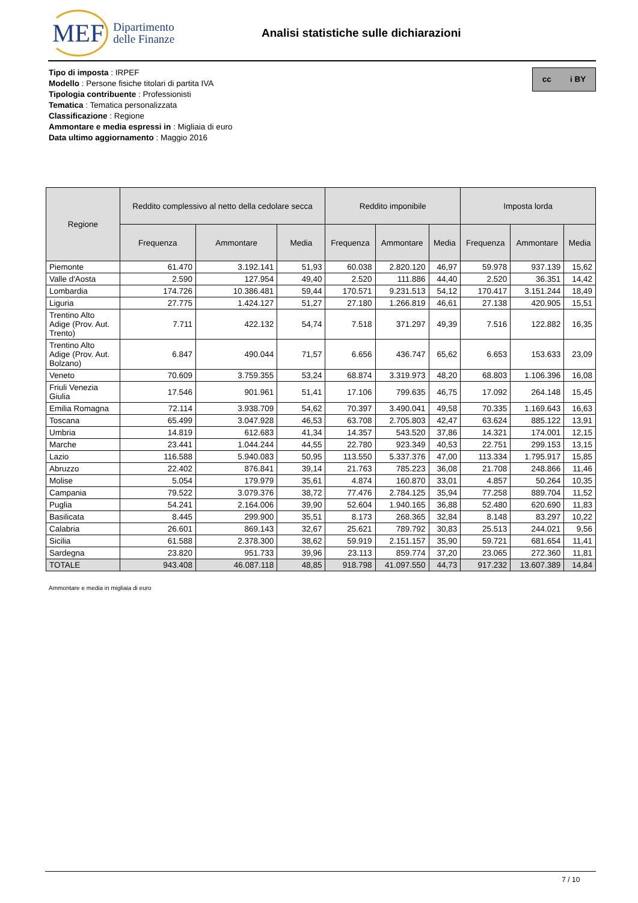MEF Dipartimento
delle Finanze
Analisi statistiche sulle dichiarazioni
Tipo di imposta : IRPEF
Modello : Persone fisiche titolari di partita IVA
Tipologia contribuente : Professionisti
Tematica : Tematica personalizzata
Classificazione : Regione
Ammontare e media espressi in : Migliaia di euro
Data ultimo aggiornamento : Maggio 2016
cc i BY
| Regione | Reddito complessivo al netto della cedolare secca | | | Reddito imponibile | | | Imposta lorda | | |
| --- | --- | --- | --- | --- | --- | --- | --- | --- | --- |
| | Frequenza | Ammontare | Media | Frequenza | Ammontare | Media | Frequenza | Ammontare | Media |
| Piemonte | 61.470 | 3.192.141 | 51,93 | 60.038 | 2.820.120 | 46,97 | 59.978 | 937.139 | 15,62 |
| Valle d'Aosta | 2.590 | 127.954 | 49,40 | 2.520 | 111.886 | 44,40 | 2.520 | 36.351 | 14,42 |
| Lombardia | 174.726 | 10.386.481 | 59,44 | 170.571 | 9.231.513 | 54,12 | 170.417 | 3.151.244 | 18,49 |
| Liguria | 27.775 | 1.424.127 | 51,27 | 27.180 | 1.266.819 | 46,61 | 27.138 | 420.905 | 15,51 |
| Trentino Alto Adige (Prov. Aut. Trento) | 7.711 | 422.132 | 54,74 | 7.518 | 371.297 | 49,39 | 7.516 | 122.882 | 16,35 |
| Trentino Alto Adige (Prov. Aut. Bolzano) | 6.847 | 490.044 | 71,57 | 6.656 | 436.747 | 65,62 | 6.653 | 153.633 | 23,09 |
| Veneto | 70.609 | 3.759.355 | 53,24 | 68.874 | 3.319.973 | 48,20 | 68.803 | 1.106.396 | 16,08 |
| Friuli Venezia Giulia | 17.546 | 901.961 | 51,41 | 17.106 | 799.635 | 46,75 | 17.092 | 264.148 | 15,45 |
| Emilia Romagna | 72.114 | 3.938.709 | 54,62 | 70.397 | 3.490.041 | 49,58 | 70.335 | 1.169.643 | 16,63 |
| Toscana | 65.499 | 3.047.928 | 46,53 | 63.708 | 2.705.803 | 42,47 | 63.624 | 885.122 | 13,91 |
| Umbria | 14.819 | 612.683 | 41,34 | 14.357 | 543.520 | 37,86 | 14.321 | 174.001 | 12,15 |
| Marche | 23.441 | 1.044.244 | 44,55 | 22.780 | 923.349 | 40,53 | 22.751 | 299.153 | 13,15 |
| Lazio | 116.588 | 5.940.083 | 50,95 | 113.550 | 5.337.376 | 47,00 | 113.334 | 1.795.917 | 15,85 |
| Abruzzo | 22.402 | 876.841 | 39,14 | 21.763 | 785.223 | 36,08 | 21.708 | 248.866 | 11,46 |
| Molise | 5.054 | 179.979 | 35,61 | 4.874 | 160.870 | 33,01 | 4.857 | 50.264 | 10,35 |
| Campania | 79.522 | 3.079.376 | 38,72 | 77.476 | 2.784.125 | 35,94 | 77.258 | 889.704 | 11,52 |
| Puglia | 54.241 | 2.164.006 | 39,90 | 52.604 | 1.940.165 | 36,88 | 52.480 | 620.690 | 11,83 |
| Basilicata | 8.445 | 299.900 | 35,51 | 8.173 | 268.365 | 32,84 | 8.148 | 83.297 | 10,22 |
| Calabria | 26.601 | 869.143 | 32,67 | 25.621 | 789.792 | 30,83 | 25.513 | 244.021 | 9,56 |
| Sicilia | 61.588 | 2.378.300 | 38,62 | 59.919 | 2.151.157 | 35,90 | 59.721 | 681.654 | 11,41 |
| Sardegna | 23.820 | 951.733 | 39,96 | 23.113 | 859.774 | 37,20 | 23.065 | 272.360 | 11,81 |
| TOTALE | 943.408 | 46.087.118 | 48,85 | 918.798 | 41.097.550 | 44,73 | 917.232 | 13.607.389 | 14,84 |
Ammontare e media in migliaia di euro
7 / 10